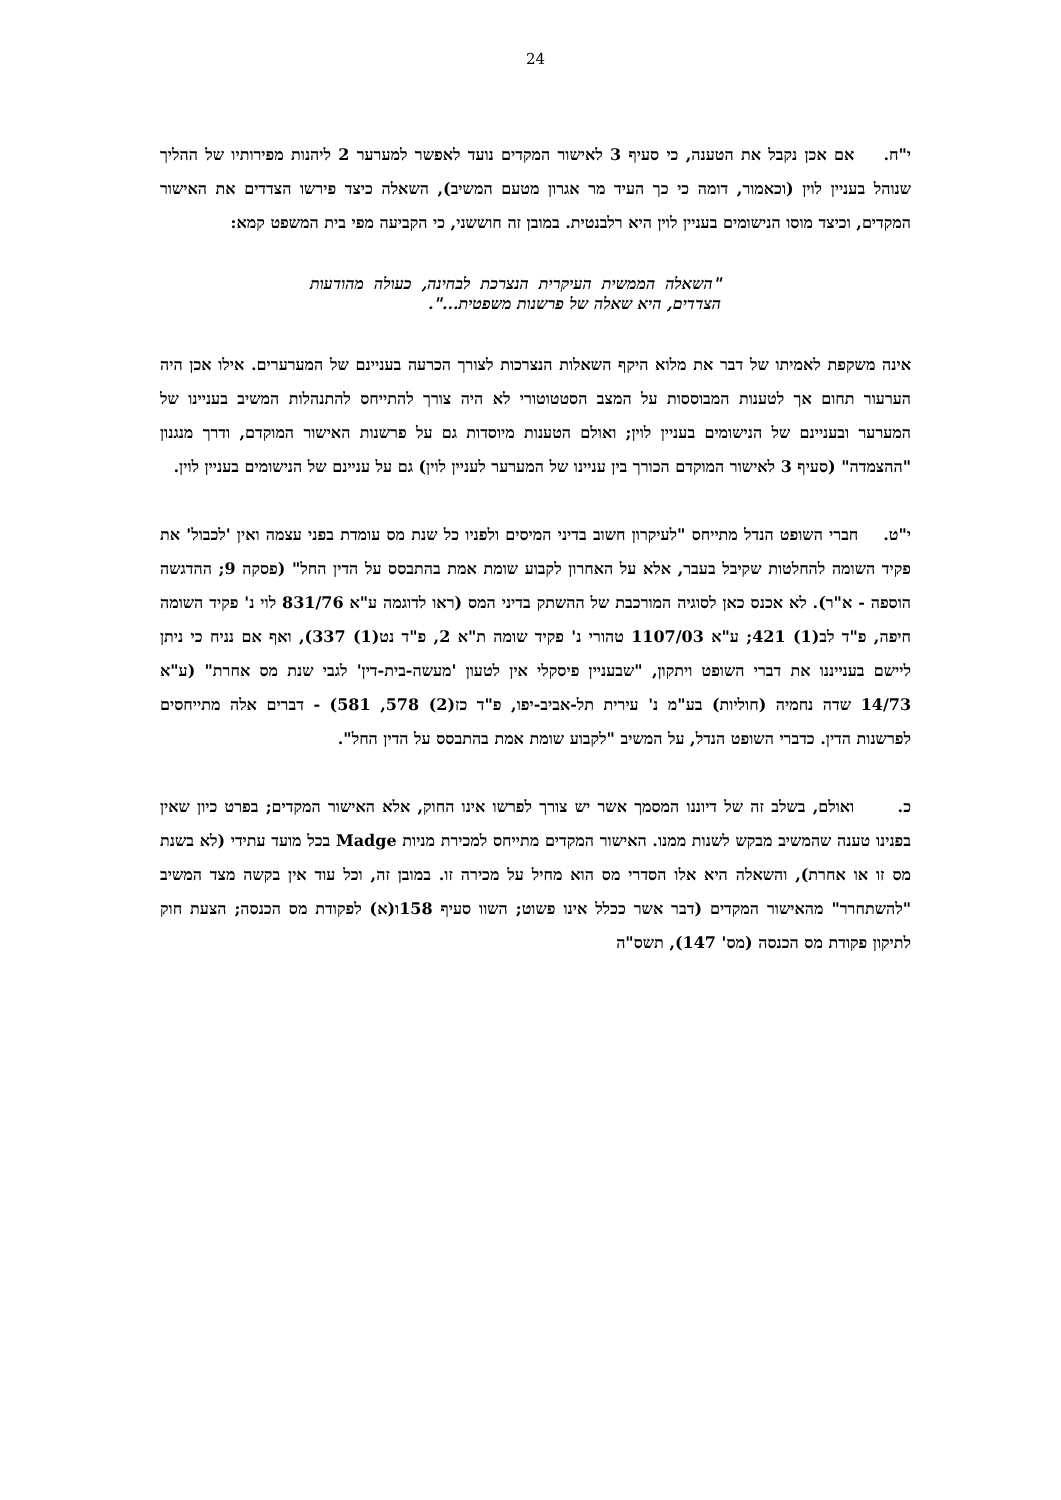24
י"ח. אם אכן נקבל את הטענה, כי סעיף 3 לאישור המקדים נועד לאפשר למערער 2 ליהנות מפירותיו של ההליך שנוהל בעניין לוין (וכאמור, דומה כי כך העיד מר אגרון מטעם המשיב), השאלה כיצד פירשו הצדדים את האישור המקדים, וכיצד מוסו הנישומים בעניין לוין היא רלבנטית. במובן זה חוששני, כי הקביעה מפי בית המשפט קמא:
"השאלה הממשית העיקרית הנצרכת לבחינה, כעולה מהודעות הצדדים, היא שאלה של פרשנות משפטית...".
אינה משקפת לאמיתו של דבר את מלוא היקף השאלות הנצרכות לצורך הכרעה בעניינם של המערערים. אילו אכן היה הערעור תחום אך לטענות המבוססות על המצב הסטטוטורי לא היה צורך להתייחס להתנהלות המשיב בעניינו של המערער ובעניינם של הנישומים בעניין לוין; ואולם הטענות מיוסדות גם על פרשנות האישור המוקדם, ודרך מנגנון "ההצמדה" (סעיף 3 לאישור המוקדם הכורך בין עניינו של המערער לעניין לוין) גם על עניינם של הנישומים בעניין לוין.
י"ט. חברי השופט הנדל מתייחס "לעיקרון חשוב בדיני המיסים ולפניו כל שנת מס עומדת בפני עצמה ואין 'לכבול' את פקיד השומה להחלטות שקיבל בעבר, אלא על האחרון לקבוע שומת אמת בהתבסס על הדין החל" (פסקה 9; ההדגשה הוספה - א"ר). לא אכנס כאן לסוגיה המורכבת של ההשתק בדיני המס (ראו לדוגמה ע"א 831/76 לוי נ' פקיד השומה חיפה, פ"ד לב(1) 421; ע"א 1107/03 טהורי נ' פקיד שומה ת"א 2, פ"ד נט(1) 337), ואף אם נניח כי ניתן ליישם בענייננו את דברי השופט ויתקון, "שבעניין פיסקלי אין לטעון 'מעשה-בית-דין' לגבי שנת מס אחרת" (ע"א 14/73 שדה נחמיה (חוליות) בע"מ נ' עירית תל-אביב-יפו, פ"ד כז(2) 578, 581) - דברים אלה מתייחסים לפרשנות הדין. כדברי השופט הנדל, על המשיב "לקבוע שומת אמת בהתבסס על הדין החל".
כ. ואולם, בשלב זה של דיוננו המסמך אשר יש צורך לפרשו אינו החוק, אלא האישור המקדים; בפרט כיון שאין בפנינו טענה שהמשיב מבקש לשנות ממנו. האישור המקדים מתייחס למכירת מניות Madge בכל מועד עתידי (לא בשנת מס זו או אחרת), והשאלה היא אלו הסדרי מס הוא מחיל על מכירה זו. במובן זה, וכל עוד אין בקשה מצד המשיב "להשתחרר" מהאישור המקדים (דבר אשר ככלל אינו פשוט; השוו סעיף 158ו(א) לפקודת מס הכנסה; הצעת חוק לתיקון פקודת מס הכנסה (מס' 147), תשס"ה